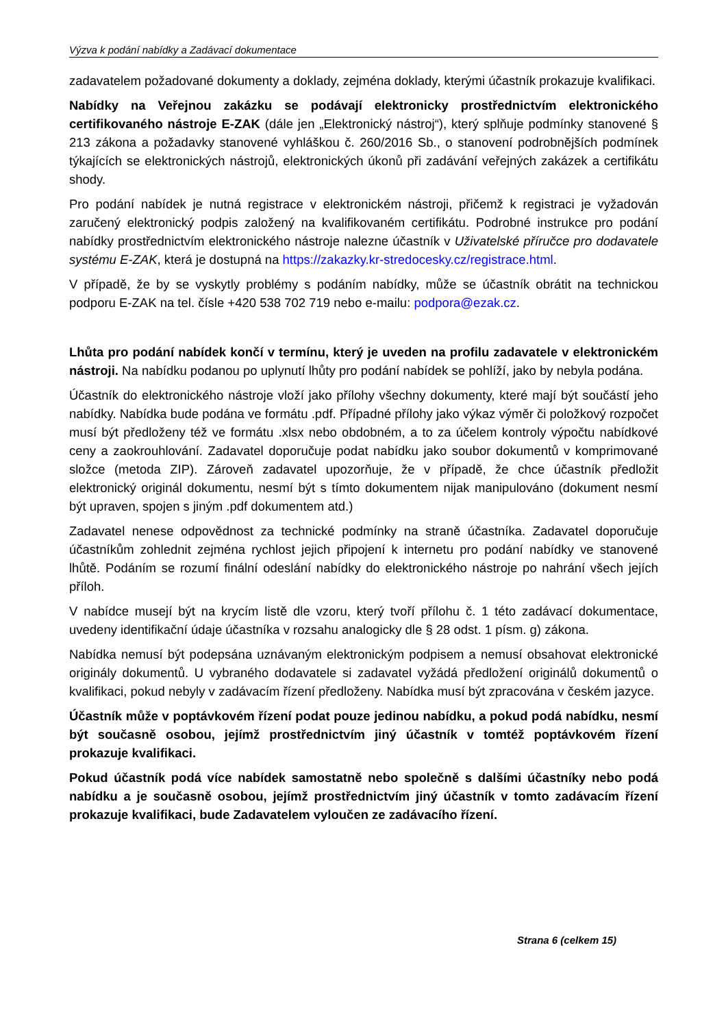Výzva k podání nabídky a Zadávací dokumentace
zadavatelem požadované dokumenty a doklady, zejména doklady, kterými účastník prokazuje kvalifikaci.
Nabídky na Veřejnou zakázku se podávají elektronicky prostřednictvím elektronického certifikovaného nástroje E-ZAK (dále jen „Elektronický nástroj“), který splňuje podmínky stanovené § 213 zákona a požadavky stanovené vyhláškou č. 260/2016 Sb., o stanovení podrobnějších podmínek týkajících se elektronických nástrojů, elektronických úkonů při zadávání veřejných zakázek a certifikátu shody.
Pro podání nabídek je nutná registrace v elektronickém nástroji, přičemž k registraci je vyžadován zaručený elektronický podpis založený na kvalifikovaném certifikátu. Podrobné instrukce pro podání nabídky prostřednictvím elektronického nástroje nalezne účastník v Uživatelské příručce pro dodavatele systému E-ZAK, která je dostupná na https://zakazky.kr-stredocesky.cz/registrace.html.
V případě, že by se vyskytly problémy s podáním nabídky, může se účastník obrátit na technickou podporu E-ZAK na tel. čísle +420 538 702 719 nebo e-mailu: podpora@ezak.cz.
Lhůta pro podání nabídek končí v termínu, který je uveden na profilu zadavatele v elektronickém nástroji. Na nabídku podanou po uplynutí lhůty pro podání nabídek se pohlíží, jako by nebyla podána.
Účastník do elektronického nástroje vloží jako přílohy všechny dokumenty, které mají být součástí jeho nabídky. Nabídka bude podána ve formátu .pdf. Případné přílohy jako výkaz výměr či položkový rozpočet musí být předloženy též ve formátu .xlsx nebo obdobném, a to za účelem kontroly výpočtu nabídkové ceny a zaokrouhlování. Zadavatel doporučuje podat nabídku jako soubor dokumentů v komprimované složce (metoda ZIP). Zároveň zadavatel upozorňuje, že v případě, že chce účastník předložit elektronický originál dokumentu, nesmí být s tímto dokumentem nijak manipulováno (dokument nesmí být upraven, spojen s jiným .pdf dokumentem atd.)
Zadavatel nenese odpovědnost za technické podmínky na straně účastníka. Zadavatel doporučuje účastníkům zohlednit zejména rychlost jejich připojení k internetu pro podání nabídky ve stanovené lhůtě. Podáním se rozumí finální odeslání nabídky do elektronického nástroje po nahrání všech jejích příloh.
V nabídce musejí být na krycím listě dle vzoru, který tvoří přílohu č. 1 této zadávací dokumentace, uvedeny identifikační údaje účastníka v rozsahu analogicky dle § 28 odst. 1 písm. g) zákona.
Nabídka nemusí být podepsána uznávaným elektronickým podpisem a nemusí obsahovat elektronické originály dokumentů. U vybraného dodavatele si zadavatel vyžádá předložení originálů dokumentů o kvalifikaci, pokud nebyly v zadávacím řízení předloženy. Nabídka musí být zpracována v českém jazyce.
Účastník může v poptávkovém řízení podat pouze jedinou nabídku, a pokud podá nabídku, nesmí být současně osobou, jejímž prostřednictvím jiný účastník v tomtéž poptávkovém řízení prokazuje kvalifikaci.
Pokud účastník podá více nabídek samostatně nebo společně s dalšími účastníky nebo podá nabídku a je současně osobou, jejímž prostřednictvím jiný účastník v tomto zadávacím řízení prokazuje kvalifikaci, bude Zadavatelem vyloučen ze zadávacího řízení.
Strana 6 (celkem 15)